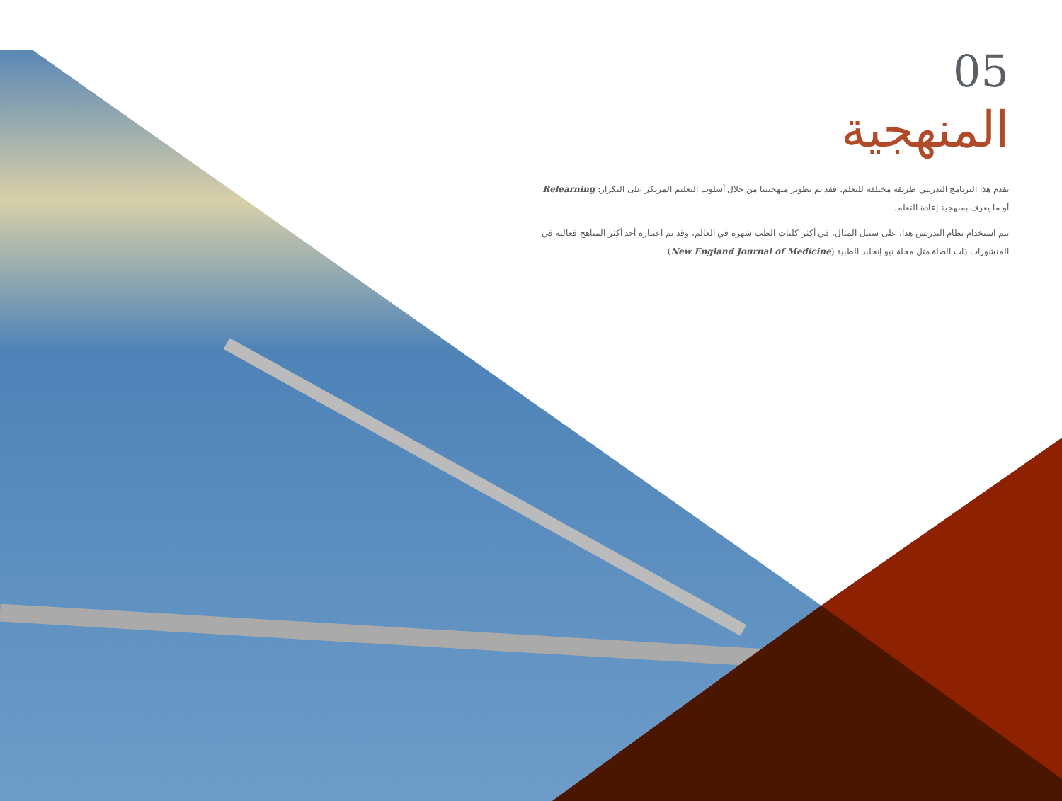05
المنهجية
يقدم هذا البرنامج التدريبي طريقة مختلفة للتعلم. فقد تم تطوير منهجيتنا من خلال أسلوب التعليم المرتكز على التكرار: Relearning أو ما يعرف بمنهجية إعادة التعلم.
يتم استخدام نظام التدريس هذا، على سبيل المثال، في أكثر كليات الطب شهرة في العالم، وقد تم اعتباره أحد أكثر المناهج فعالية في المنشورات ذات الصلة مثل مجلة نيو إنجلند الطبية (New England Journal of Medicine).